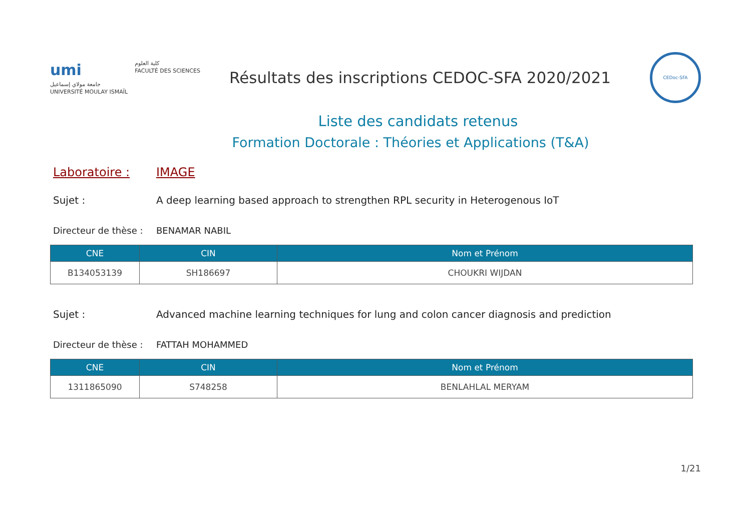umi
جامعة مولاي إسماعيل
UNIVERSITÉ MOULAY ISMAÏL
كلية العلوم
FACULTÉ DES SCIENCES
Résultats des inscriptions CEDOC-SFA 2020/2021
CEDoc-SFA
Liste des candidats retenus
Formation Doctorale : Théories et Applications (T&A)
Laboratoire : IMAGE
Sujet : A deep learning based approach to strengthen RPL security in Heterogenous IoT
Directeur de thèse :
BENAMAR NABIL
| CNE | CIN | Nom et Prénom |
| --- | --- | --- |
| B134053139 | SH186697 | CHOUKRI WIJDAN |
Sujet : Advanced machine learning techniques for lung and colon cancer diagnosis and prediction
Directeur de thèse :
FATTAH MOHAMMED
| CNE | CIN | Nom et Prénom |
| --- | --- | --- |
| 1311865090 | S748258 | BENLAHLAL MERYAM |
1/21